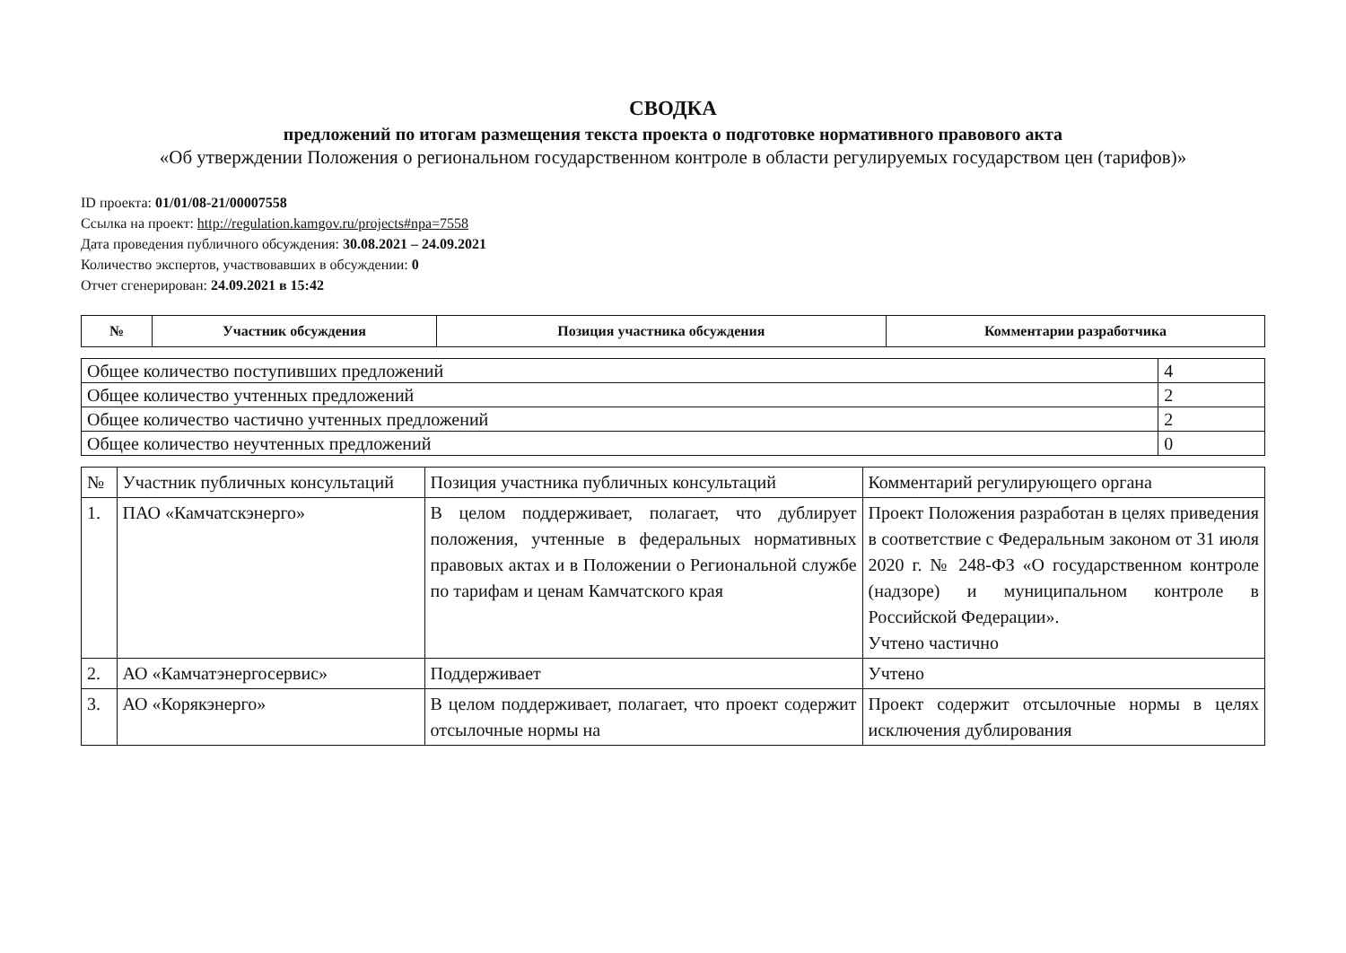СВОДКА
предложений по итогам размещения текста проекта о подготовке нормативного правового акта
«Об утверждении Положения о региональном государственном контроле в области регулируемых государством цен (тарифов)»
ID проекта: 01/01/08-21/00007558
Ссылка на проект: http://regulation.kamgov.ru/projects#npa=7558
Дата проведения публичного обсуждения: 30.08.2021 – 24.09.2021
Количество экспертов, участвовавших в обсуждении: 0
Отчет сгенерирован: 24.09.2021 в 15:42
| № | Участник обсуждения | Позиция участника обсуждения | Комментарии разработчика |
| --- | --- | --- | --- |
| Общее количество поступивших предложений | 4 |
| Общее количество учтенных предложений | 2 |
| Общее количество частично учтенных предложений | 2 |
| Общее количество неучтенных предложений | 0 |
| № | Участник публичных консультаций | Позиция участника публичных консультаций | Комментарий регулирующего органа |
| 1. | ПАО «Камчатскэнерго» | В целом поддерживает, полагает, что дублирует положения, учтенные в федеральных нормативных правовых актах и в Положении о Региональной службе по тарифам и ценам Камчатского края | Проект Положения разработан в целях приведения в соответствие с Федеральным законом от 31 июля 2020 г. № 248-ФЗ «О государственном контроле (надзоре) и муниципальном контроле в Российской Федерации». Учтено частично |
| 2. | АО «Камчатэнергосервис» | Поддерживает | Учтено |
| 3. | АО «Корякэнерго» | В целом поддерживает, полагает, что проект содержит отсылочные нормы на | Проект содержит отсылочные нормы в целях исключения дублирования |